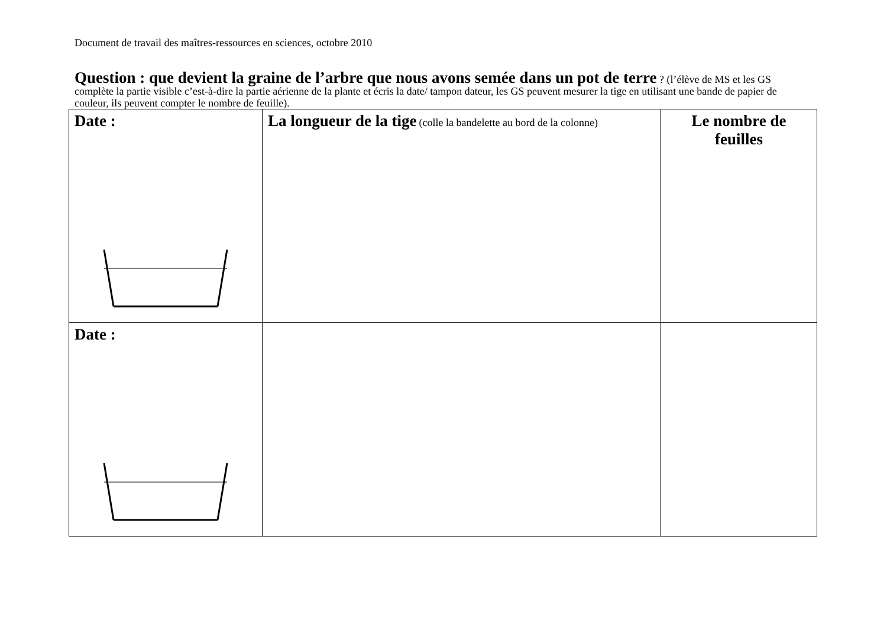Document de travail des maîtres-ressources en sciences, octobre 2010
Question : que devient la graine de l’arbre que nous avons semée dans un pot de terre ? (l’élève de MS et les GS complète la partie visible c’est-à-dire la partie aérienne de la plante et écris la date/ tampon dateur, les GS peuvent mesurer la tige en utilisant une bande de papier de couleur, ils peuvent compter le nombre de feuille).
| Date : | La longueur de la tige (colle la bandelette au bord de la colonne) | Le nombre de feuilles |
| Date : | | |